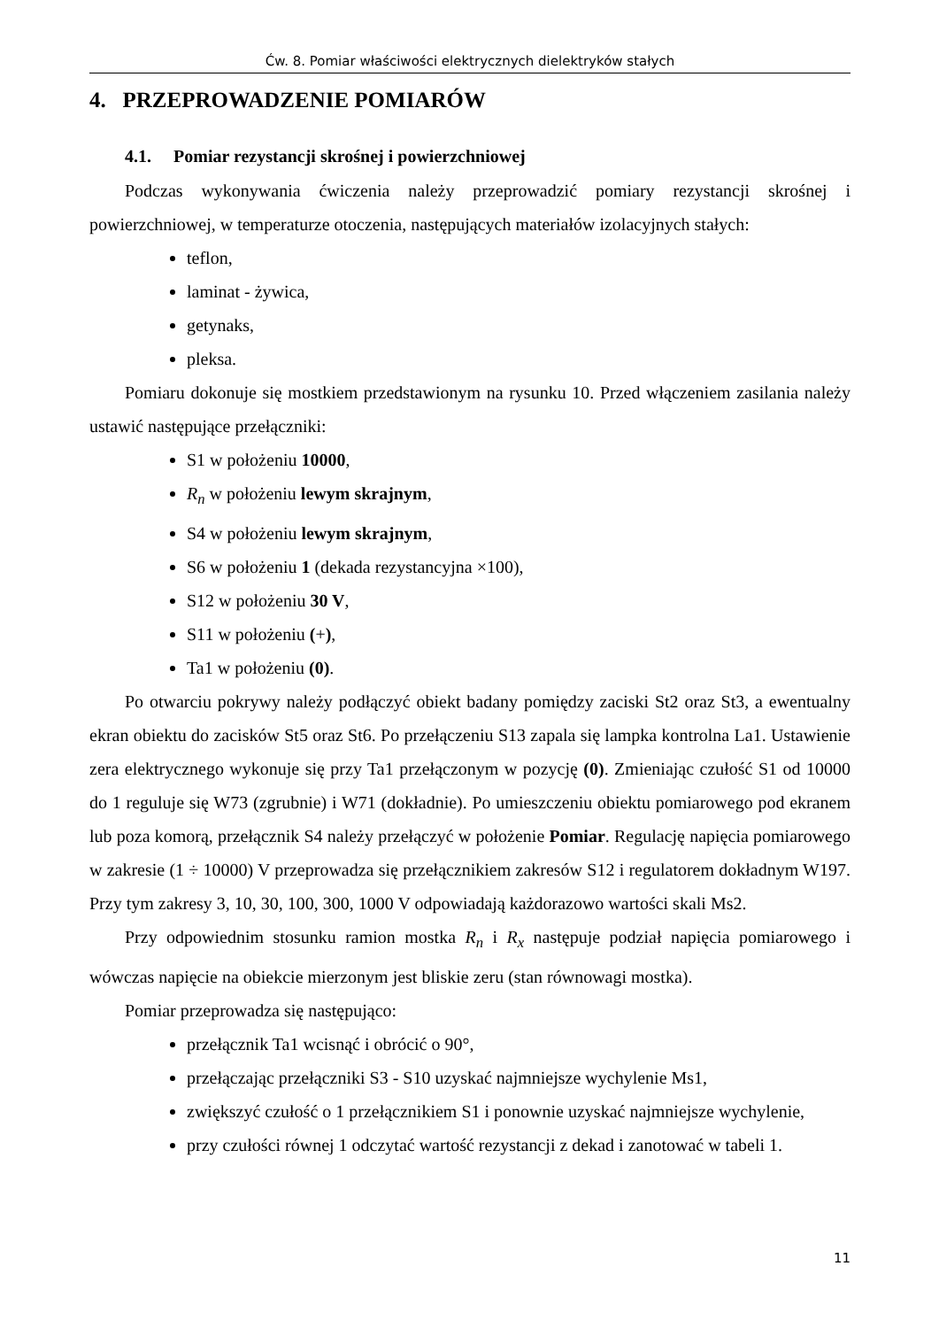Ćw. 8. Pomiar właściwości elektrycznych dielektryków stałych
4. PRZEPROWADZENIE POMIARÓW
4.1. Pomiar rezystancji skrośnej i powierzchniowej
Podczas wykonywania ćwiczenia należy przeprowadzić pomiary rezystancji skrośnej i powierzchniowej, w temperaturze otoczenia, następujących materiałów izolacyjnych stałych:
teflon,
laminat - żywica,
getynaks,
pleksa.
Pomiaru dokonuje się mostkiem przedstawionym na rysunku 10. Przed włączeniem zasilania należy ustawić następujące przełączniki:
S1 w położeniu 10000,
R<sub>n</sub> w położeniu lewym skrajnym,
S4 w położeniu lewym skrajnym,
S6 w położeniu 1 (dekada rezystancyjna ×100),
S12 w położeniu 30 V,
S11 w położeniu (+),
Ta1 w położeniu (0).
Po otwarciu pokrywy należy podłączyć obiekt badany pomiędzy zaciski St2 oraz St3, a ewentualny ekran obiektu do zacisków St5 oraz St6. Po przełączeniu S13 zapala się lampka kontrolna La1. Ustawienie zera elektrycznego wykonuje się przy Ta1 przełączonym w pozycję (0). Zmieniając czułość S1 od 10000 do 1 reguluje się W73 (zgrubnie) i W71 (dokładnie). Po umieszczeniu obiektu pomiarowego pod ekranem lub poza komorą, przełącznik S4 należy przełączyć w położenie Pomiar. Regulację napięcia pomiarowego w zakresie (1 ÷ 10000) V przeprowadza się przełącznikiem zakresów S12 i regulatorem dokładnym W197. Przy tym zakresy 3, 10, 30, 100, 300, 1000 V odpowiadają każdorazowo wartości skali Ms2.
Przy odpowiednim stosunku ramion mostka R<sub>n</sub> i R<sub>x</sub> następuje podział napięcia pomiarowego i wówczas napięcie na obiekcie mierzonym jest bliskie zeru (stan równowagi mostka).
Pomiar przeprowadza się następująco:
przełącznik Ta1 wcisnąć i obrócić o 90°,
przełączając przełączniki S3 - S10 uzyskać najmniejsze wychylenie Ms1,
zwiększyć czułość o 1 przełącznikiem S1 i ponownie uzyskać najmniejsze wychylenie,
przy czułości równej 1 odczytać wartość rezystancji z dekad i zanotować w tabeli 1.
11